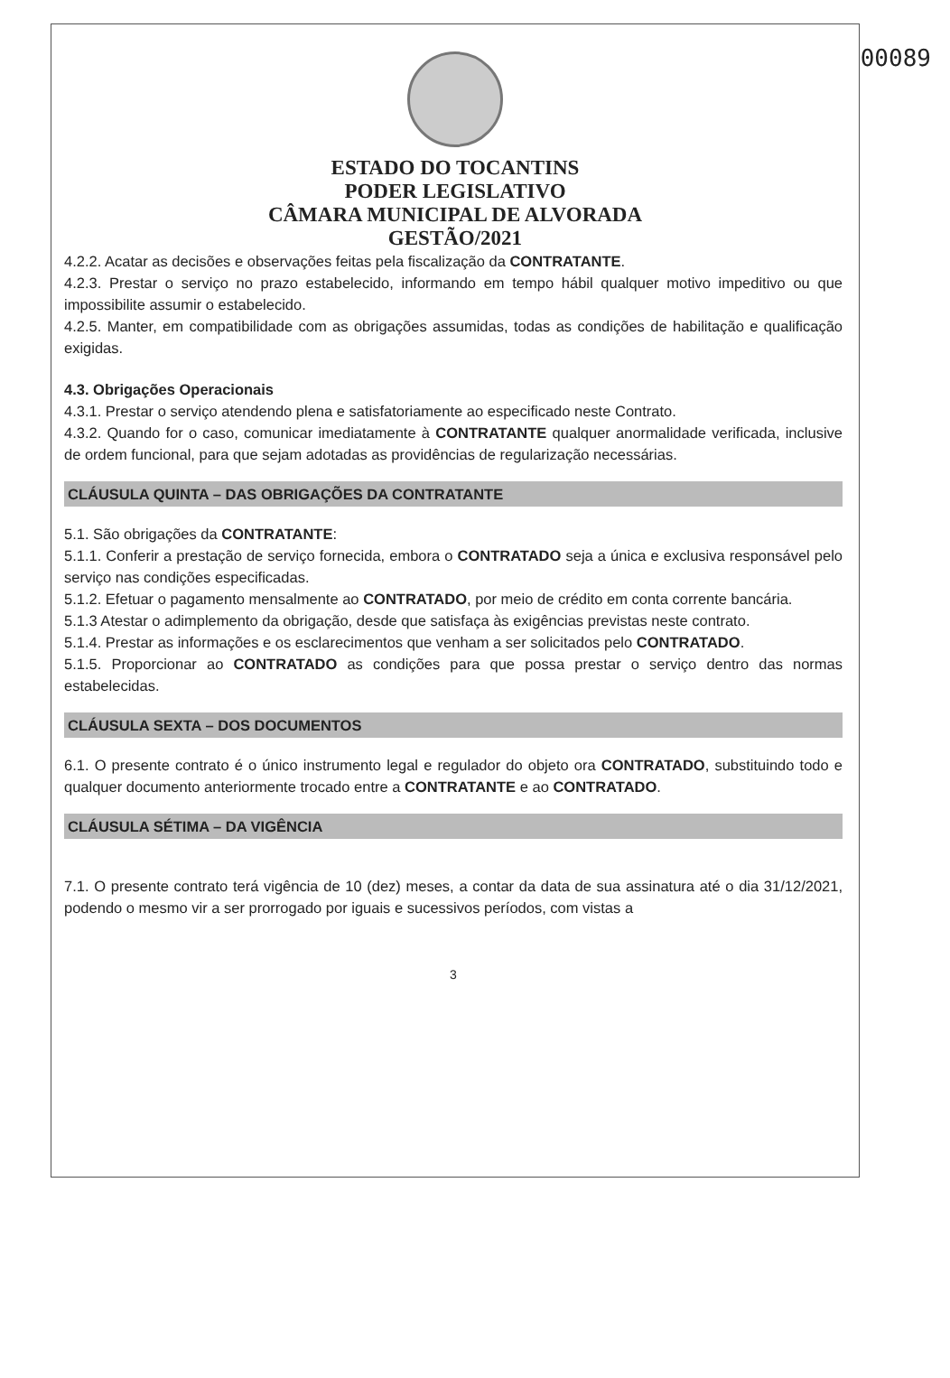00089
ESTADO DO TOCANTINS
PODER LEGISLATIVO
CÂMARA MUNICIPAL DE ALVORADA
GESTÃO/2021
4.2.2. Acatar as decisões e observações feitas pela fiscalização da CONTRATANTE.
4.2.3. Prestar o serviço no prazo estabelecido, informando em tempo hábil qualquer motivo impeditivo ou que impossibilite assumir o estabelecido.
4.2.5. Manter, em compatibilidade com as obrigações assumidas, todas as condições de habilitação e qualificação exigidas.
4.3. Obrigações Operacionais
4.3.1. Prestar o serviço atendendo plena e satisfatoriamente ao especificado neste Contrato.
4.3.2. Quando for o caso, comunicar imediatamente à CONTRATANTE qualquer anormalidade verificada, inclusive de ordem funcional, para que sejam adotadas as providências de regularização necessárias.
CLÁUSULA QUINTA – DAS OBRIGAÇÕES DA CONTRATANTE
5.1. São obrigações da CONTRATANTE:
5.1.1. Conferir a prestação de serviço fornecida, embora o CONTRATADO seja a única e exclusiva responsável pelo serviço nas condições especificadas.
5.1.2. Efetuar o pagamento mensalmente ao CONTRATADO, por meio de crédito em conta corrente bancária.
5.1.3 Atestar o adimplemento da obrigação, desde que satisfaça às exigências previstas neste contrato.
5.1.4. Prestar as informações e os esclarecimentos que venham a ser solicitados pelo CONTRATADO.
5.1.5. Proporcionar ao CONTRATADO as condições para que possa prestar o serviço dentro das normas estabelecidas.
CLÁUSULA SEXTA – DOS DOCUMENTOS
6.1. O presente contrato é o único instrumento legal e regulador do objeto ora CONTRATADO, substituindo todo e qualquer documento anteriormente trocado entre a CONTRATANTE e ao CONTRATADO.
CLÁUSULA SÉTIMA – DA VIGÊNCIA
7.1. O presente contrato terá vigência de 10 (dez) meses, a contar da data de sua assinatura até o dia 31/12/2021, podendo o mesmo vir a ser prorrogado por iguais e sucessivos períodos, com vistas a
3